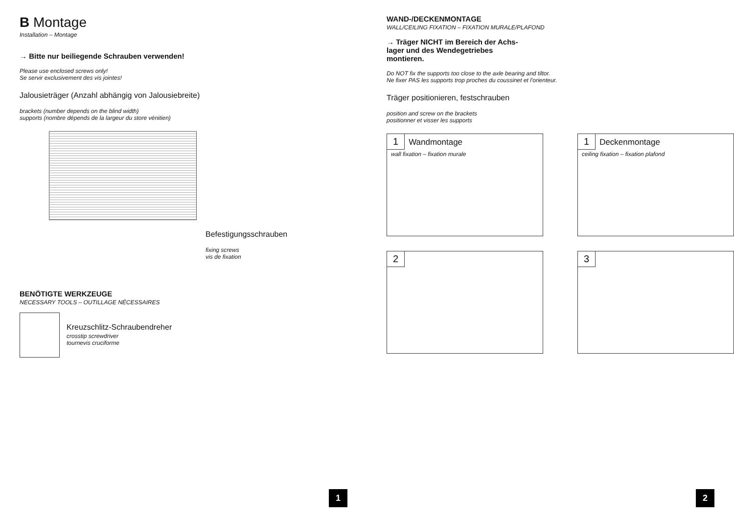B Montage
Installation – Montage
→ Bitte nur beiliegende Schrauben verwenden!
Please use enclosed screws only!
Se servir exclusivement des vis jointes!
Jalousieträger (Anzahl abhängig von Jalousiebreite)
brackets (number depends on the blind width)
supports (nombre dépends de la largeur du store vénitien)
Befestigungsschrauben
fixing screws
vis de fixation
BENÖTIGTE WERKZEUGE
NECESSARY TOOLS – OUTILLAGE NÉCESSAIRES
Kreuzschlitz-Schraubendreher
crosstip screwdriver
tournevis cruciforme
1
WAND-/DECKENMONTAGE
WALL/CEILING FIXATION – FIXATION MURALE/PLAFOND
→ Träger NICHT im Bereich der Achs-
lager und des Wendegetriebes
montieren.
Do NOT fix the supports too close to the axle bearing and tiltor.
Ne fixer PAS les supports trop proches du coussinet et l'orienteur.
Träger positionieren, festschrauben
position and screw on the brackets
positionner et visser les supports
1 Wandmontage
wall fixation – fixation murale
1 Deckenmontage
ceiling fixation – fixation plafond
2
3
2